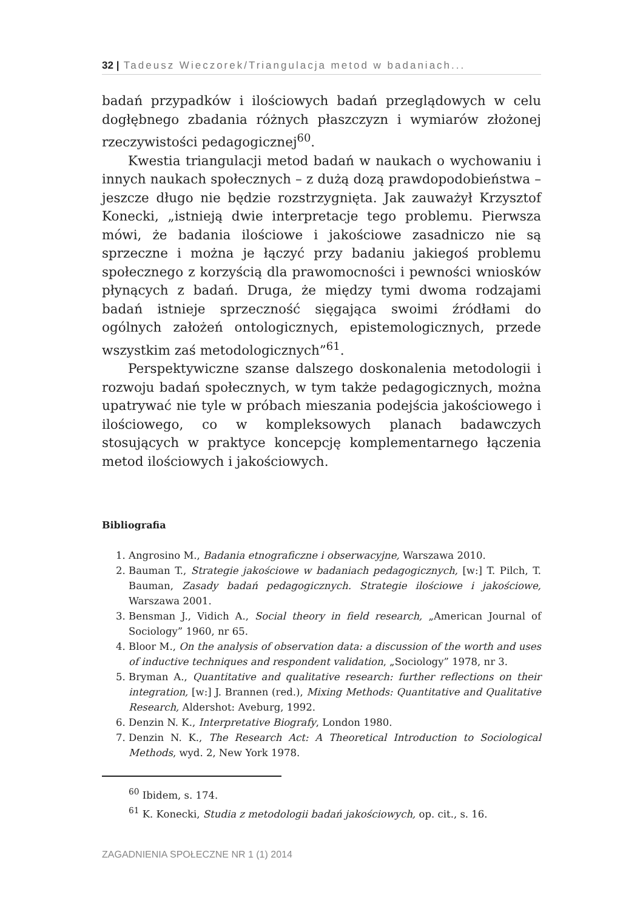32 | Tadeusz Wieczorek/Triangulacja metod w badaniach...
badań przypadków i ilościowych badań przeglądowych w celu dogłębnego zbadania różnych płaszczyzn i wymiarów złożonej rzeczywistości pedagogicznej<sup>60</sup>.
Kwestia triangulacji metod badań w naukach o wychowaniu i innych naukach społecznych – z dużą dozą prawdopodobieństwa – jeszcze długo nie będzie rozstrzygnięta. Jak zauważył Krzysztof Konecki, „istnieją dwie interpretacje tego problemu. Pierwsza mówi, że badania ilościowe i jakościowe zasadniczo nie są sprzeczne i można je łączyć przy badaniu jakiegoś problemu społecznego z korzyścią dla prawomocności i pewności wniosków płynących z badań. Druga, że między tymi dwoma rodzajami badań istnieje sprzeczność sięgająca swoimi źródłami do ogólnych założeń ontologicznych, epistemologicznych, przede wszystkim zaś metodologicznych”<sup>61</sup>.
Perspektywiczne szanse dalszego doskonalenia metodologii i rozwoju badań społecznych, w tym także pedagogicznych, można upatrywać nie tyle w próbach mieszania podejścia jakościowego i ilościowego, co w kompleksowych planach badawczych stosujących w praktyce koncepcję komplementarnego łączenia metod ilościowych i jakościowych.
Bibliografia
1. Angrosino M., Badania etnograficzne i obserwacyjne, Warszawa 2010.
2. Bauman T., Strategie jakościowe w badaniach pedagogicznych, [w:] T. Pilch, T. Bauman, Zasady badań pedagogicznych. Strategie ilościowe i jakościowe, Warszawa 2001.
3. Bensman J., Vidich A., Social theory in field research, „American Journal of Sociology” 1960, nr 65.
4. Bloor M., On the analysis of observation data: a discussion of the worth and uses of inductive techniques and respondent validation, „Sociology” 1978, nr 3.
5. Bryman A., Quantitative and qualitative research: further reflections on their integration, [w:] J. Brannen (red.), Mixing Methods: Quantitative and Qualitative Research, Aldershot: Aveburg, 1992.
6. Denzin N. K., Interpretative Biografy, London 1980.
7. Denzin N. K., The Research Act: A Theoretical Introduction to Sociological Methods, wyd. 2, New York 1978.
<sup>60</sup> Ibidem, s. 174.
<sup>61</sup> K. Konecki, Studia z metodologii badań jakościowych, op. cit., s. 16.
ZAGADNIENIA SPOŁECZNE NR 1 (1) 2014